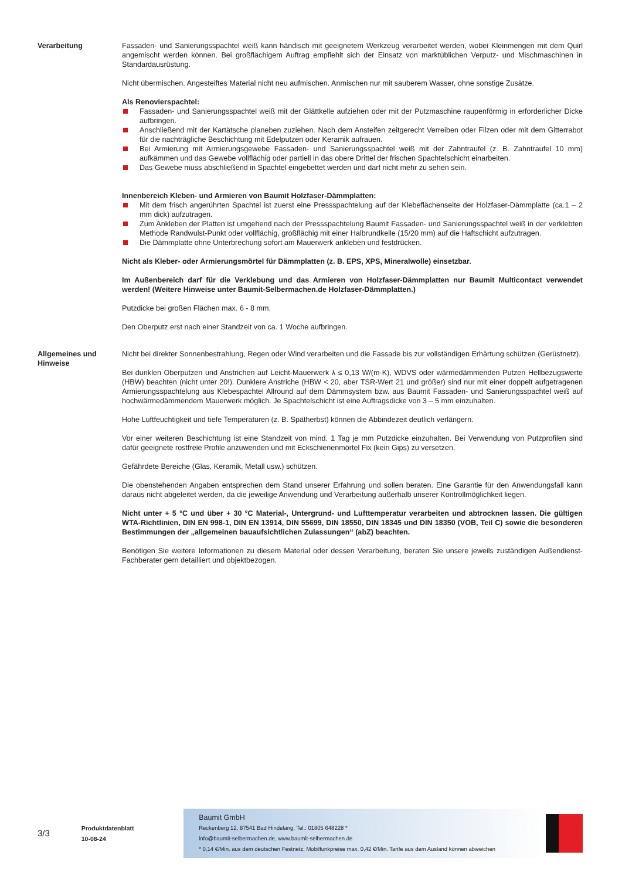Verarbeitung Fassaden- und Sanierungsspachtel weiß kann händisch mit geeignetem Werkzeug verarbeitet werden, wobei Kleinmengen mit dem Quirl angemischt werden können. Bei großflächigem Auftrag empfiehlt sich der Einsatz von marktüblichen Verputz- und Mischmaschinen in Standardausrüstung.
Nicht übermischen. Angesteiftes Material nicht neu aufmischen. Anmischen nur mit sauberem Wasser, ohne sonstige Zusätze.
Als Renovierspachtel:
Fassaden- und Sanierungsspachtel weiß mit der Glättkelle aufziehen oder mit der Putzmaschine raupenförmig in erforderlicher Dicke aufbringen.
Anschließend mit der Kartätsche planeben zuziehen. Nach dem Ansteifen zeitgerecht Verreiben oder Filzen oder mit dem Gitterrabot für die nachträgliche Beschichtung mit Edelputzen oder Keramik aufrauen.
Bei Armierung mit Armierungsgewebe Fassaden- und Sanierungsspachtel weiß mit der Zahntraufel (z. B. Zahntraufel 10 mm) aufkämmen und das Gewebe vollflächig oder partiell in das obere Drittel der frischen Spachtelschicht einarbeiten.
Das Gewebe muss abschließend in Spachtel eingebettet werden und darf nicht mehr zu sehen sein.
Innenbereich Kleben- und Armieren von Baumit Holzfaser-Dämmplatten:
Mit dem frisch angerührten Spachtel ist zuerst eine Pressspachtelung auf der Klebeflächenseite der Holzfaser-Dämmplatte (ca.1 – 2 mm dick) aufzutragen.
Zum Ankleben der Platten ist umgehend nach der Pressspachtelung Baumit Fassaden- und Sanierungsspachtel weiß in der verklebten Methode Randwulst-Punkt oder vollflächig, großflächig mit einer Halbrundkelle (15/20 mm) auf die Haftschicht aufzutragen.
Die Dämmplatte ohne Unterbrechung sofort am Mauerwerk ankleben und festdrücken.
Nicht als Kleber- oder Armierungsmörtel für Dämmplatten (z. B. EPS, XPS, Mineralwolle) einsetzbar.
Im Außenbereich darf für die Verklebung und das Armieren von Holzfaser-Dämmplatten nur Baumit Multicontact verwendet werden! (Weitere Hinweise unter Baumit-Selbermachen.de Holzfaser-Dämmplatten.)
Putzdicke bei großen Flächen max. 6 - 8 mm.
Den Oberputz erst nach einer Standzeit von ca. 1 Woche aufbringen.
Allgemeines und Hinweise
Nicht bei direkter Sonnenbestrahlung, Regen oder Wind verarbeiten und die Fassade bis zur vollständigen Erhärtung schützen (Gerüstnetz).
Bei dunklen Oberputzen und Anstrichen auf Leicht-Mauerwerk λ ≤ 0,13 W/(m·K), WDVS oder wärmedämmenden Putzen Hellbezugswerte (HBW) beachten (nicht unter 20!). Dunklere Anstriche (HBW < 20, aber TSR-Wert 21 und größer) sind nur mit einer doppelt aufgetragenen Armierungsspachtelung aus Klebespachtel Allround auf dem Dämmsystem bzw. aus Baumit Fassaden- und Sanierungsspachtel weiß auf hochwärmedämmendem Mauerwerk möglich. Je Spachtelschicht ist eine Auftragsdicke von 3 – 5 mm einzuhalten.
Hohe Luftfeuchtigkeit und tiefe Temperaturen (z. B. Spätherbst) können die Abbindezeit deutlich verlängern.
Vor einer weiteren Beschichtung ist eine Standzeit von mind. 1 Tag je mm Putzdicke einzuhalten. Bei Verwendung von Putzprofilen sind dafür geeignete rostfreie Profile anzuwenden und mit Eckschienenmörtel Fix (kein Gips) zu versetzen.
Gefährdete Bereiche (Glas, Keramik, Metall usw.) schützen.
Die obenstehenden Angaben entsprechen dem Stand unserer Erfahrung und sollen beraten. Eine Garantie für den Anwendungsfall kann daraus nicht abgeleitet werden, da die jeweilige Anwendung und Verarbeitung außerhalb unserer Kontrollmöglichkeit liegen.
Nicht unter + 5 °C und über + 30 °C Material-, Untergrund- und Lufttemperatur verarbeiten und abtrocknen lassen. Die gültigen WTA-Richtlinien, DIN EN 998-1, DIN EN 13914, DIN 55699, DIN 18550, DIN 18345 und DIN 18350 (VOB, Teil C) sowie die besonderen Bestimmungen der „allgemeinen bauaufsichtlichen Zulassungen“ (abZ) beachten.
Benötigen Sie weitere Informationen zu diesem Material oder dessen Verarbeitung, beraten Sie unsere jeweils zuständigen Außendienst-Fachberater gern detailliert und objektbezogen.
3/3
Produktdatenblatt
10-08-24
Baumit GmbH
Reckenberg 12, 87541 Bad Hindelang, Tel.: 01805 648228 *
info@baumit-selbermachen.de, www.baumit-selbermachen.de
* 0,14 €/Min. aus dem deutschen Festnetz, Mobilfunkpreise max. 0,42 €/Min. Tarife aus dem Ausland können abweichen